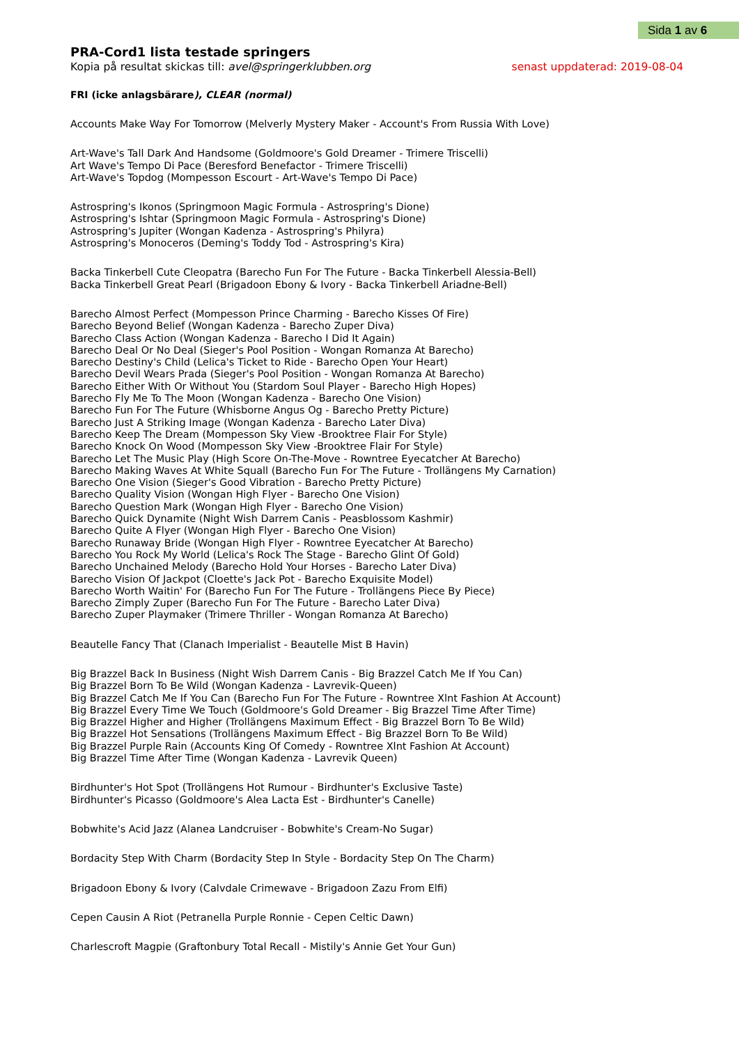Sida 1 av 6
PRA-Cord1 lista testade springers
Kopia på resultat skickas till: avel@springerklubben.org senast uppdaterad: 2019-08-04
FRI (icke anlagsbärare), CLEAR (normal)
Accounts Make Way For Tomorrow (Melverly Mystery Maker - Account's From Russia With Love)
Art-Wave's Tall Dark And Handsome (Goldmoore's Gold Dreamer - Trimere Triscelli)
Art Wave's Tempo Di Pace (Beresford Benefactor - Trimere Triscelli)
Art-Wave's Topdog (Mompesson Escourt - Art-Wave's Tempo Di Pace)
Astrospring's Ikonos (Springmoon Magic Formula - Astrospring's Dione)
Astrospring's Ishtar (Springmoon Magic Formula - Astrospring's Dione)
Astrospring's Jupiter (Wongan Kadenza - Astrospring's Philyra)
Astrospring's Monoceros (Deming's Toddy Tod - Astrospring's Kira)
Backa Tinkerbell Cute Cleopatra (Barecho Fun For The Future - Backa Tinkerbell Alessia-Bell)
Backa Tinkerbell Great Pearl (Brigadoon Ebony & Ivory - Backa Tinkerbell Ariadne-Bell)
Barecho Almost Perfect (Mompesson Prince Charming - Barecho Kisses Of Fire)
Barecho Beyond Belief (Wongan Kadenza - Barecho Zuper Diva)
Barecho Class Action (Wongan Kadenza - Barecho I Did It Again)
Barecho Deal Or No Deal (Sieger's Pool Position - Wongan Romanza At Barecho)
Barecho Destiny's Child (Lelica's Ticket to Ride - Barecho Open Your Heart)
Barecho Devil Wears Prada (Sieger's Pool Position - Wongan Romanza At Barecho)
Barecho Either With Or Without You (Stardom Soul Player - Barecho High Hopes)
Barecho Fly Me To The Moon (Wongan Kadenza - Barecho One Vision)
Barecho Fun For The Future (Whisborne Angus Og - Barecho Pretty Picture)
Barecho Just A Striking Image (Wongan Kadenza - Barecho Later Diva)
Barecho Keep The Dream (Mompesson Sky View -Brooktree Flair For Style)
Barecho Knock On Wood (Mompesson Sky View -Brooktree Flair For Style)
Barecho Let The Music Play (High Score On-The-Move - Rowntree Eyecatcher At Barecho)
Barecho Making Waves At White Squall (Barecho Fun For The Future - Trollängens My Carnation)
Barecho One Vision (Sieger's Good Vibration - Barecho Pretty Picture)
Barecho Quality Vision (Wongan High Flyer - Barecho One Vision)
Barecho Question Mark (Wongan High Flyer - Barecho One Vision)
Barecho Quick Dynamite (Night Wish Darrem Canis - Peasblossom Kashmir)
Barecho Quite A Flyer (Wongan High Flyer - Barecho One Vision)
Barecho Runaway Bride (Wongan High Flyer - Rowntree Eyecatcher At Barecho)
Barecho You Rock My World (Lelica's Rock The Stage - Barecho Glint Of Gold)
Barecho Unchained Melody (Barecho Hold Your Horses - Barecho Later Diva)
Barecho Vision Of Jackpot (Cloette's Jack Pot - Barecho Exquisite Model)
Barecho Worth Waitin' For (Barecho Fun For The Future - Trollängens Piece By Piece)
Barecho Zimply Zuper (Barecho Fun For The Future - Barecho Later Diva)
Barecho Zuper Playmaker (Trimere Thriller - Wongan Romanza At Barecho)
Beautelle Fancy That (Clanach Imperialist - Beautelle Mist B Havin)
Big Brazzel Back In Business (Night Wish Darrem Canis - Big Brazzel Catch Me If You Can)
Big Brazzel Born To Be Wild (Wongan Kadenza - Lavrevik-Queen)
Big Brazzel Catch Me If You Can (Barecho Fun For The Future - Rowntree Xlnt Fashion At Account)
Big Brazzel Every Time We Touch (Goldmoore's Gold Dreamer - Big Brazzel Time After Time)
Big Brazzel Higher and Higher (Trollängens Maximum Effect - Big Brazzel Born To Be Wild)
Big Brazzel Hot Sensations (Trollängens Maximum Effect - Big Brazzel Born To Be Wild)
Big Brazzel Purple Rain (Accounts King Of Comedy - Rowntree Xlnt Fashion At Account)
Big Brazzel Time After Time (Wongan Kadenza - Lavrevik Queen)
Birdhunter's Hot Spot (Trollängens Hot Rumour - Birdhunter's Exclusive Taste)
Birdhunter's Picasso (Goldmoore's Alea Lacta Est - Birdhunter's Canelle)
Bobwhite's Acid Jazz (Alanea Landcruiser - Bobwhite's Cream-No Sugar)
Bordacity Step With Charm (Bordacity Step In Style - Bordacity Step On The Charm)
Brigadoon Ebony & Ivory (Calvdale Crimewave - Brigadoon Zazu From Elfi)
Cepen Causin A Riot (Petranella Purple Ronnie - Cepen Celtic Dawn)
Charlescroft Magpie (Graftonbury Total Recall - Mistily's Annie Get Your Gun)